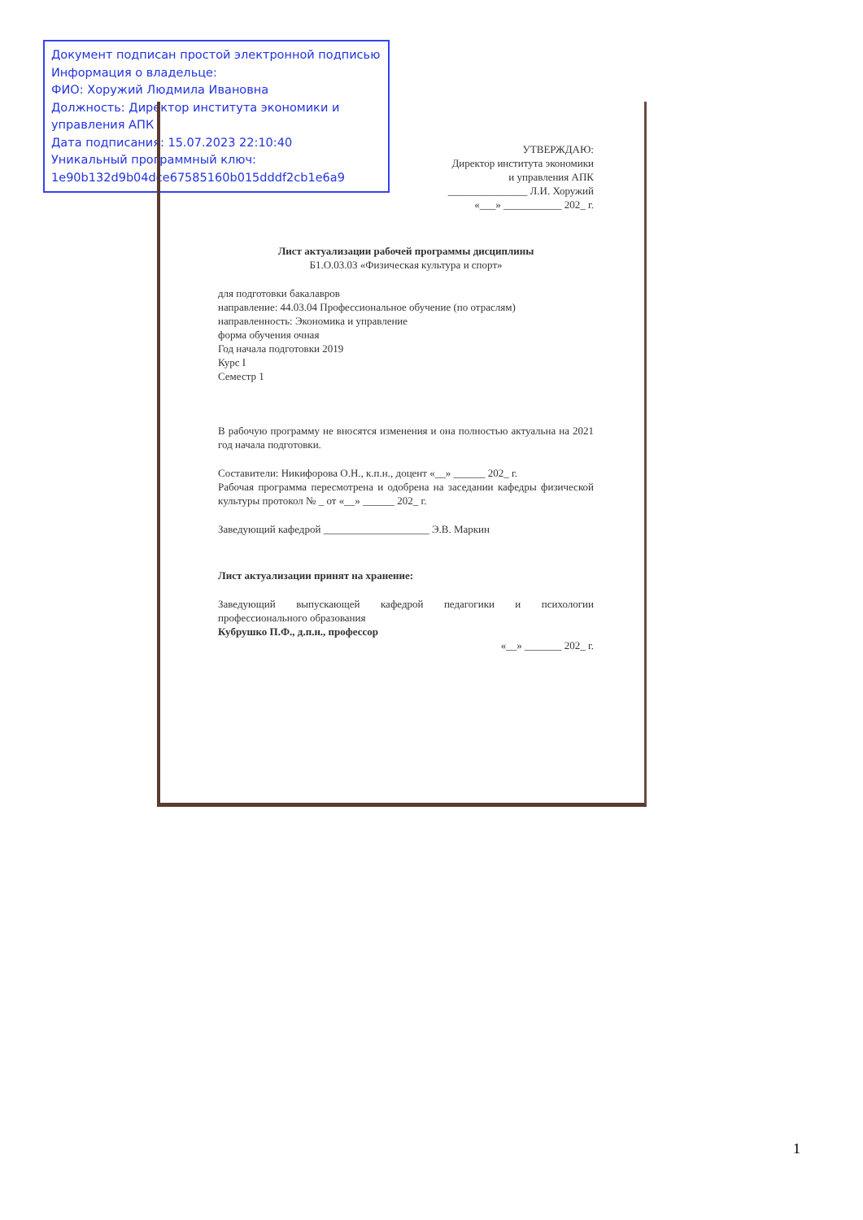Документ подписан простой электронной подписью
Информация о владельце:
ФИО: Хоружий Людмила Ивановна
Должность: Директор института экономики и управления АПК
Дата подписания: 15.07.2023 22:10:40
Уникальный программный ключ:
1e90b132d9b04dce67585160b015dddf2cb1e6a9
УТВЕРЖДАЮ:
Директор института экономики
и управления АПК
_______________ Л.И. Хоружий
«___» ___________ 202_ г.
Лист актуализации рабочей программы дисциплины
Б1.О.03.03 «Физическая культура и спорт»
для подготовки бакалавров
направление: 44.03.04 Профессиональное обучение (по отраслям)
направленность: Экономика и управление
форма обучения очная
Год начала подготовки 2019
Курс I
Семестр 1
В рабочую программу не вносятся изменения и она полностью актуальна на 2021 год начала подготовки.
Составители: Никифорова О.Н., к.п.н., доцент «__» ______ 202_ г.
Рабочая программа пересмотрена и одобрена на заседании кафедры физической культуры протокол № _ от «__» ______ 202_ г.
Заведующий кафедрой ____________________ Э.В. Маркин
Лист актуализации принят на хранение:
Заведующий выпускающей кафедрой педагогики и психологии профессионального образования
Кубрушко П.Ф., д.п.н., профессор
«__» _______ 202_ г.
1